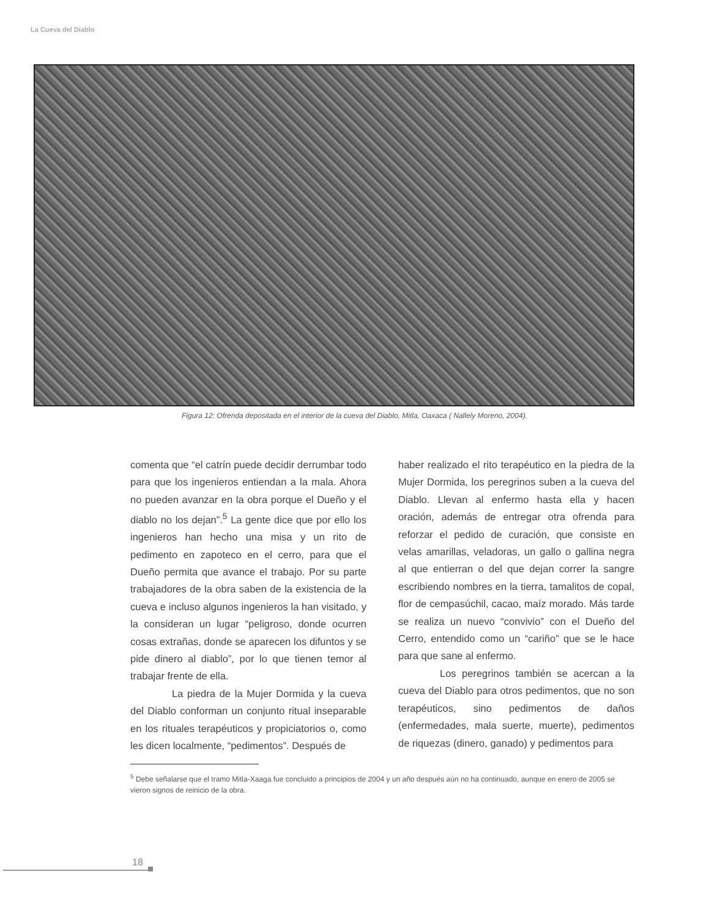La Cueva del Diablo
Figura 12: Ofrenda depositada en el interior de la cueva del Diablo, Mitla, Oaxaca ( Nallely Moreno, 2004).
comenta que “el catrín puede decidir derrumbar todo para que los ingenieros entiendan a la mala. Ahora no pueden avanzar en la obra porque el Dueño y el diablo no los dejan”.<sup>5</sup> La gente dice que por ello los ingenieros han hecho una misa y un rito de pedimento en zapoteco en el cerro, para que el Dueño permita que avance el trabajo. Por su parte trabajadores de la obra saben de la existencia de la cueva e incluso algunos ingenieros la han visitado, y la consideran un lugar “peligroso, donde ocurren cosas extrañas, donde se aparecen los difuntos y se pide dinero al diablo”, por lo que tienen temor al trabajar frente de ella.
La piedra de la Mujer Dormida y la cueva del Diablo conforman un conjunto ritual inseparable en los rituales terapéuticos y propiciatorios o, como les dicen localmente, “pedimentos”. Después de
haber realizado el rito terapéutico en la piedra de la Mujer Dormida, los peregrinos suben a la cueva del Diablo. Llevan al enfermo hasta ella y hacen oración, además de entregar otra ofrenda para reforzar el pedido de curación, que consiste en velas amarillas, veladoras, un gallo o gallina negra al que entierran o del que dejan correr la sangre escribiendo nombres en la tierra, tamalitos de copal, flor de cempasúchil, cacao, maíz morado. Más tarde se realiza un nuevo “convivio” con el Dueño del Cerro, entendido como un “cariño” que se le hace para que sane al enfermo.
Los peregrinos también se acercan a la cueva del Diablo para otros pedimentos, que no son terapéuticos, sino pedimentos de daños (enfermedades, mala suerte, muerte), pedimentos de riquezas (dinero, ganado) y pedimentos para
<sup>5</sup> Debe señalarse que el tramo Mitla-Xaaga fue concluido a principios de 2004 y un año después aún no ha continuado, aunque en enero de 2005 se vieron signos de reinicio de la obra.
18